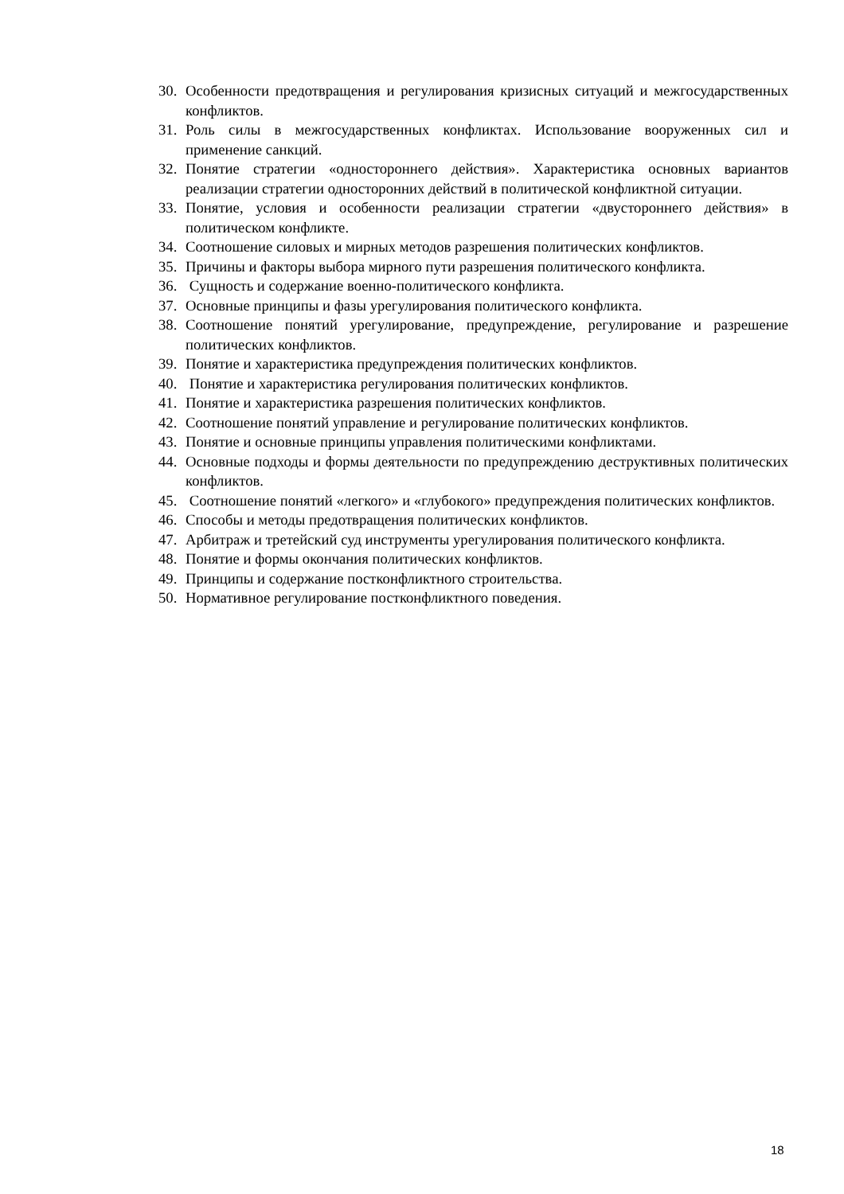30. Особенности предотвращения и регулирования кризисных ситуаций и межгосударственных конфликтов.
31. Роль силы в межгосударственных конфликтах. Использование вооруженных сил и применение санкций.
32. Понятие стратегии «одностороннего действия». Характеристика основных вариантов реализации стратегии односторонних действий в политической конфликтной ситуации.
33. Понятие, условия и особенности реализации стратегии «двустороннего действия» в политическом конфликте.
34. Соотношение силовых и мирных методов разрешения политических конфликтов.
35. Причины и факторы выбора мирного пути разрешения политического конфликта.
36. Сущность и содержание военно-политического конфликта.
37. Основные принципы и фазы урегулирования политического конфликта.
38. Соотношение понятий урегулирование, предупреждение, регулирование и разрешение политических конфликтов.
39. Понятие и характеристика предупреждения политических конфликтов.
40. Понятие и характеристика регулирования политических конфликтов.
41. Понятие и характеристика разрешения политических конфликтов.
42. Соотношение понятий управление и регулирование политических конфликтов.
43. Понятие и основные принципы управления политическими конфликтами.
44. Основные подходы и формы деятельности по предупреждению деструктивных политических конфликтов.
45. Соотношение понятий «легкого» и «глубокого» предупреждения политических конфликтов.
46. Способы и методы предотвращения политических конфликтов.
47. Арбитраж и третейский суд инструменты урегулирования политического конфликта.
48. Понятие и формы окончания политических конфликтов.
49. Принципы и содержание постконфликтного строительства.
50. Нормативное регулирование постконфликтного поведения.
18